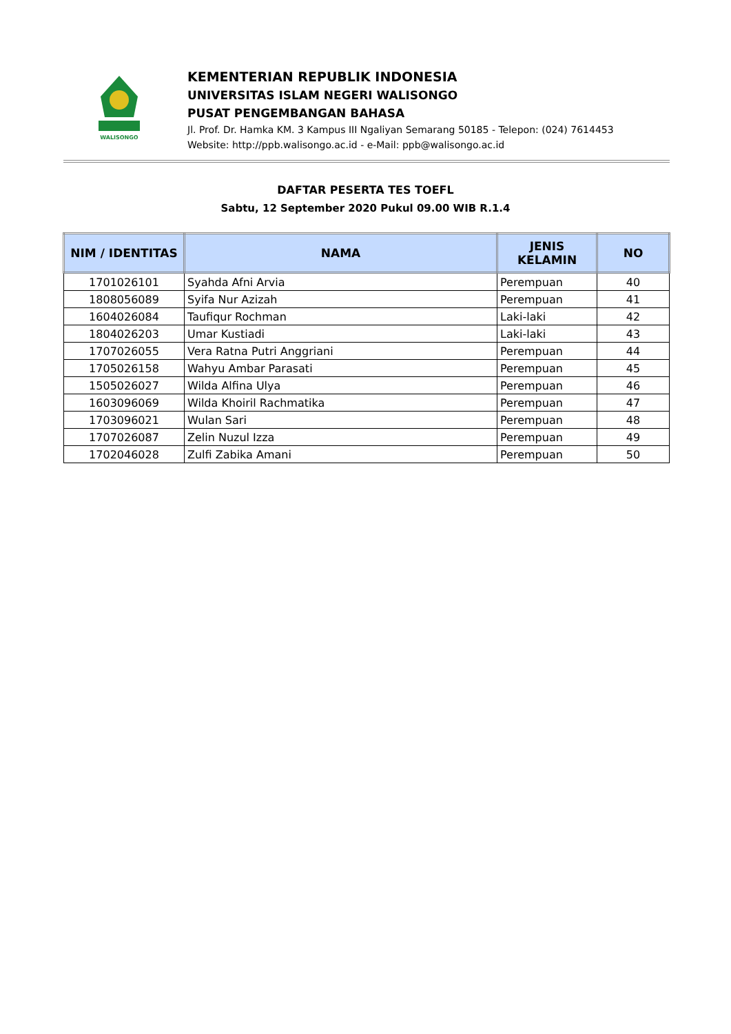WALISONGO
KEMENTERIAN REPUBLIK INDONESIA
UNIVERSITAS ISLAM NEGERI WALISONGO
PUSAT PENGEMBANGAN BAHASA
Jl. Prof. Dr. Hamka KM. 3 Kampus III Ngaliyan Semarang 50185 - Telepon: (024) 7614453
Website: http://ppb.walisongo.ac.id - e-Mail: ppb@walisongo.ac.id
DAFTAR PESERTA TES TOEFL
Sabtu, 12 September 2020 Pukul 09.00 WIB R.1.4
| NIM / IDENTITAS | NAMA | JENIS KELAMIN | NO |
| --- | --- | --- | --- |
| 1701026101 | Syahda Afni Arvia | Perempuan | 40 |
| 1808056089 | Syifa Nur Azizah | Perempuan | 41 |
| 1604026084 | Taufiqur Rochman | Laki-laki | 42 |
| 1804026203 | Umar Kustiadi | Laki-laki | 43 |
| 1707026055 | Vera Ratna Putri Anggriani | Perempuan | 44 |
| 1705026158 | Wahyu Ambar Parasati | Perempuan | 45 |
| 1505026027 | Wilda Alfina Ulya | Perempuan | 46 |
| 1603096069 | Wilda Khoiril Rachmatika | Perempuan | 47 |
| 1703096021 | Wulan Sari | Perempuan | 48 |
| 1707026087 | Zelin Nuzul Izza | Perempuan | 49 |
| 1702046028 | Zulfi Zabika Amani | Perempuan | 50 |